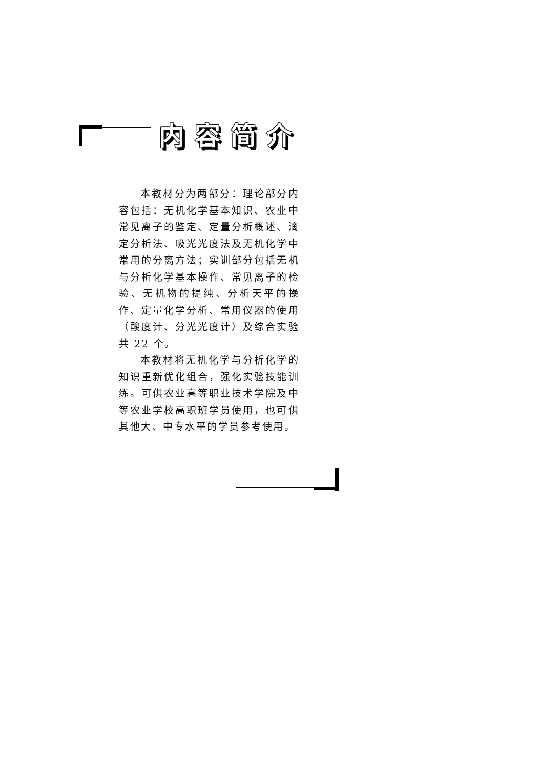内容简介
本教材分为两部分：理论部分内容包括：无机化学基本知识、农业中常见离子的鉴定、定量分析概述、滴定分析法、吸光光度法及无机化学中常用的分离方法；实训部分包括无机与分析化学基本操作、常见离子的检验、无机物的提纯、分析天平的操作、定量化学分析、常用仪器的使用（酸度计、分光光度计）及综合实验共 22 个。
本教材将无机化学与分析化学的知识重新优化组合，强化实验技能训练。可供农业高等职业技术学院及中等农业学校高职班学员使用，也可供其他大、中专水平的学员参考使用。